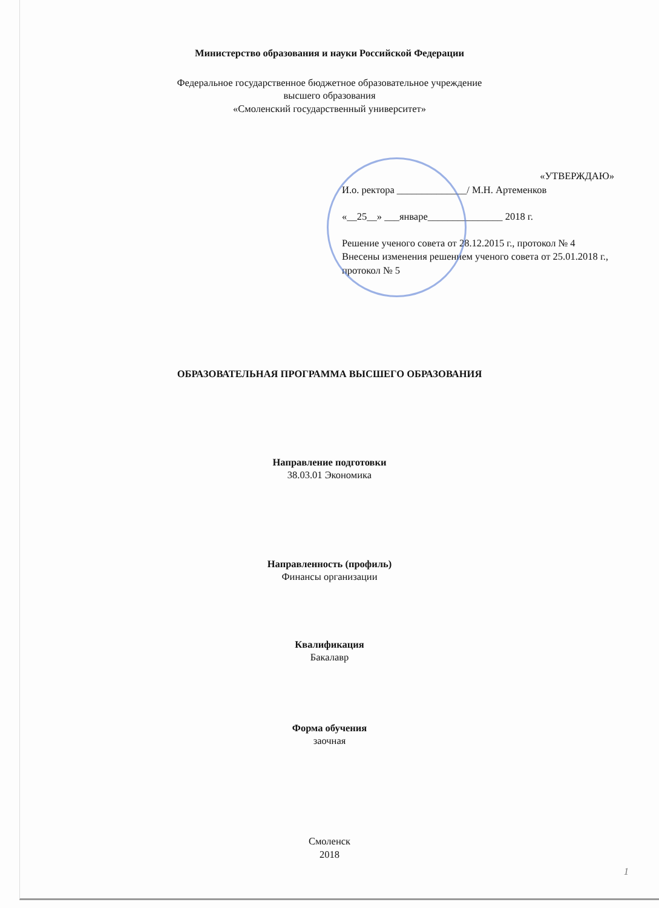Министерство образования и науки Российской Федерации
Федеральное государственное бюджетное образовательное учреждение
высшего образования
«Смоленский государственный университет»
«УТВЕРЖДАЮ»
И.о. ректора ______________/ М.Н. Артеменков
«__25__» ___январе_______________ 2018 г.
Решение ученого совета от 28.12.2015 г., протокол № 4
Внесены изменения решением ученого совета от 25.01.2018 г., протокол № 5
ОБРАЗОВАТЕЛЬНАЯ ПРОГРАММА ВЫСШЕГО ОБРАЗОВАНИЯ
Направление подготовки
38.03.01 Экономика
Направленность (профиль)
Финансы организации
Квалификация
Бакалавр
Форма обучения
заочная
Смоленск
2018
1